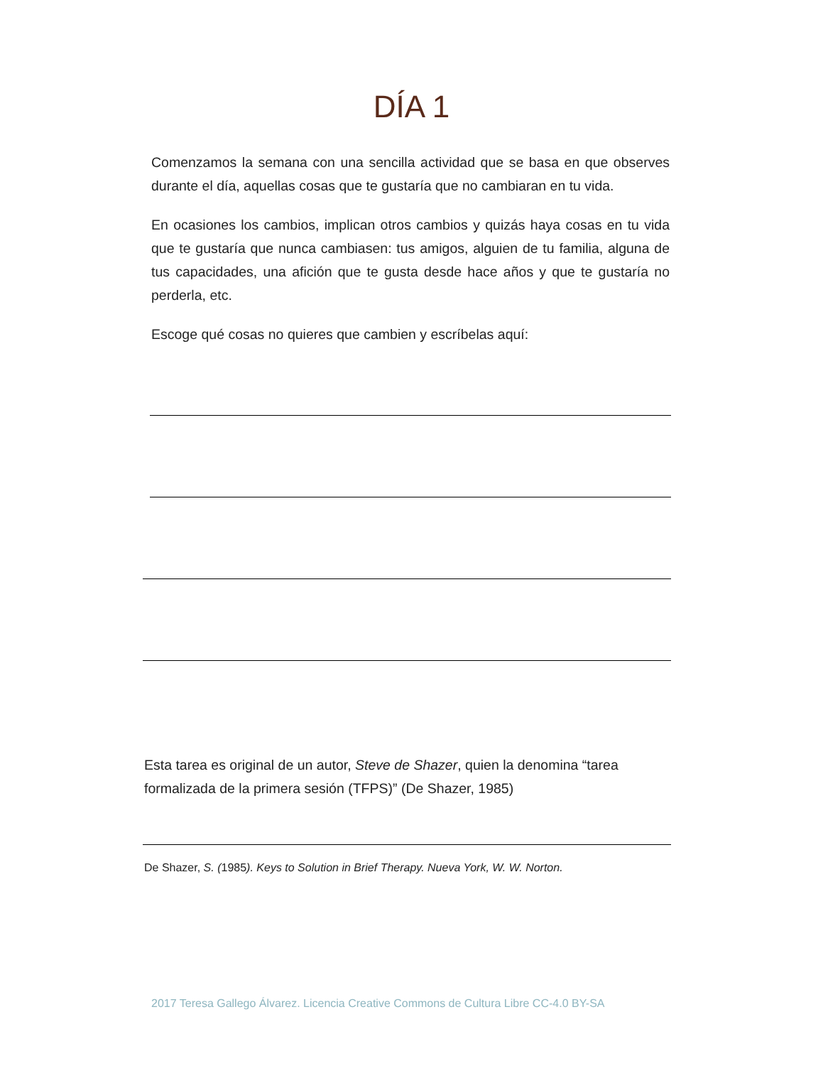DÍA 1
Comenzamos la semana con una sencilla actividad que se basa en que observes durante el día, aquellas cosas que te gustaría que no cambiaran en tu vida.
En ocasiones los cambios, implican otros cambios y quizás haya cosas en tu vida que te gustaría que nunca cambiasen: tus amigos, alguien de tu familia, alguna de tus capacidades, una afición que te gusta desde hace años y que te gustaría no perderla, etc.
Escoge qué cosas no quieres que cambien y escríbelas aquí:
Esta tarea es original de un autor, Steve de Shazer, quien la denomina “tarea formalizada de la primera sesión (TFPS)” (De Shazer, 1985)
De Shazer, S. (1985). Keys to Solution in Brief Therapy. Nueva York, W. W. Norton.
2017 Teresa Gallego Álvarez. Licencia Creative Commons de Cultura Libre CC-4.0 BY-SA